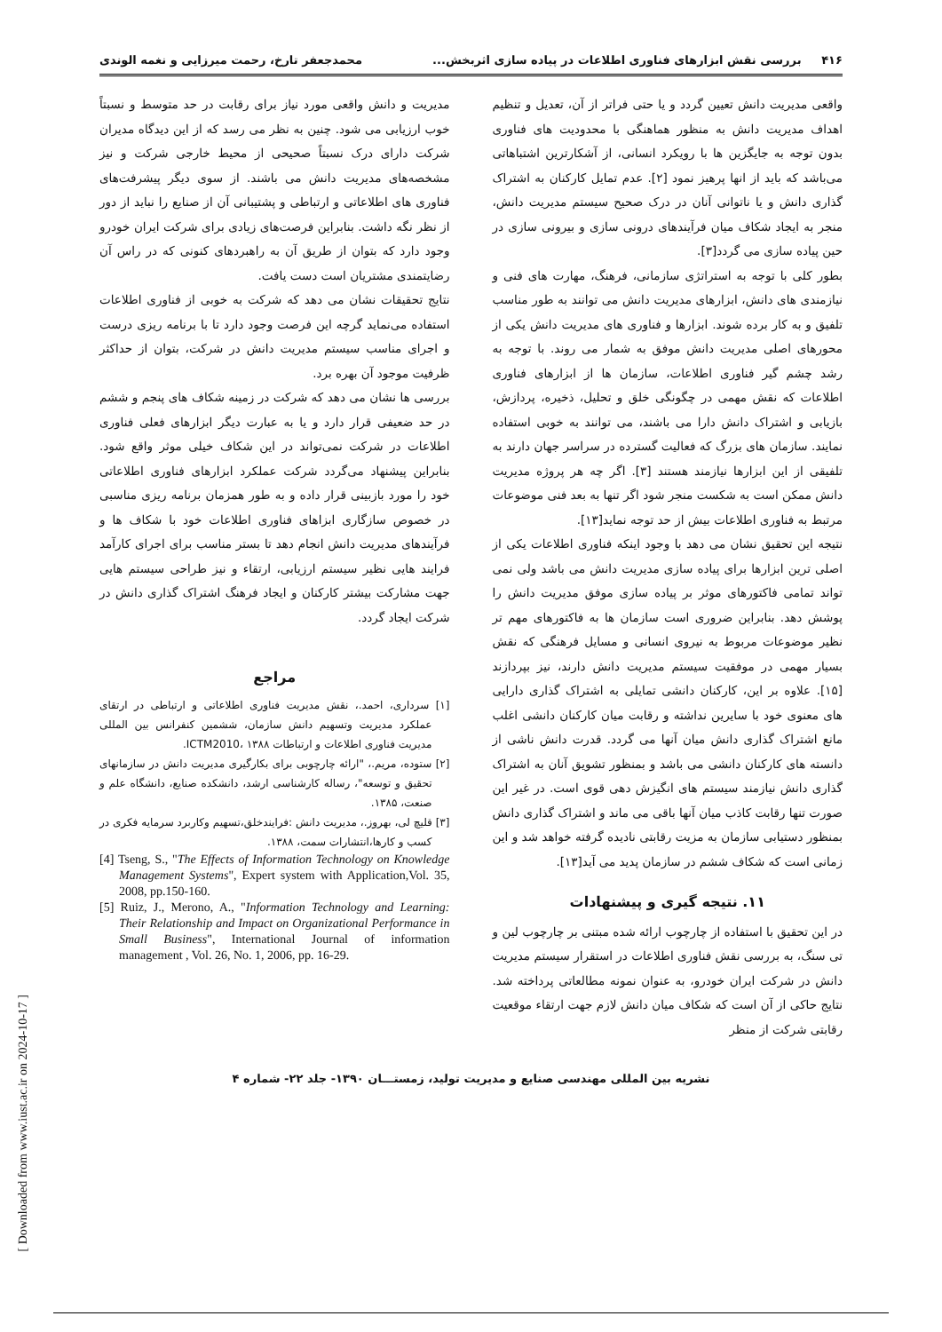۴۱۶ بررسی نقش ابزارهای فناوری اطلاعات در پیاده سازی اثربخش... محمدجعفر تارخ، رحمت میرزایی و نغمه الوندی
واقعی مدیریت دانش تعیین گردد و یا حتی فراتر از آن، تعدیل و تنظیم اهداف مدیریت دانش به منظور هماهنگی با محدودیت های فناوری بدون توجه به جایگزین ها با رویکرد انسانی، از آشکارترین اشتباهاتی می‌باشد که باید از انها پرهیز نمود [۲]. عدم تمایل کارکنان به اشتراک گذاری دانش و یا ناتوانی آنان در درک صحیح سیستم مدیریت دانش، منجر به ایجاد شکاف میان فرآیندهای درونی سازی و بیرونی سازی در حین پیاده سازی می گردد[۳].
بطور کلی با توجه به استراتژی سازمانی، فرهنگ، مهارت های فنی و نیازمندی های دانش، ابزارهای مدیریت دانش می توانند به طور مناسب تلفیق و به کار برده شوند. ابزارها و فناوری های مدیریت دانش یکی از محورهای اصلی مدیریت دانش موفق به شمار می روند. با توجه به رشد چشم گیر فناوری اطلاعات، سازمان ها از ابزارهای فناوری اطلاعات که نقش مهمی در چگونگی خلق و تحلیل، ذخیره، پردازش، بازیابی و اشتراک دانش دارا می باشند، می توانند به خوبی استفاده نمایند. سازمان های بزرگ که فعالیت گسترده در سراسر جهان دارند به تلفیقی از این ابزارها نیازمند هستند [۳]. اگر چه هر پروژه مدیریت دانش ممکن است به شکست منجر شود اگر تنها به بعد فنی موضوعات مرتبط به فناوری اطلاعات بیش از حد توجه نماید[۱۳].
نتیجه این تحقیق نشان می دهد با وجود اینکه فناوری اطلاعات یکی از اصلی ترین ابزارها برای پیاده سازی مدیریت دانش می باشد ولی نمی تواند تمامی فاکتورهای موثر بر پیاده سازی موفق مدیریت دانش را پوشش دهد. بنابراین ضروری است سازمان ها به فاکتورهای مهم تر نظیر موضوعات مربوط به نیروی انسانی و مسایل فرهنگی که نقش بسیار مهمی در موفقیت سیستم مدیریت دانش دارند، نیز بپردازند [۱۵]. علاوه بر این، کارکنان دانشی تمایلی به اشتراک گذاری دارایی های معنوی خود با سایرین نداشته و رقابت میان کارکنان دانشی اغلب مانع اشتراک گذاری دانش میان آنها می گردد. قدرت دانش ناشی از دانسته های کارکنان دانشی می باشد و بمنظور تشویق آنان به اشتراک گذاری دانش نیازمند سیستم های انگیزش دهی قوی است. در غیر این صورت تنها رقابت کاذب میان آنها باقی می ماند و اشتراک گذاری دانش بمنظور دستیابی سازمان به مزیت رقابتی نادیده گرفته خواهد شد و این زمانی است که شکاف ششم در سازمان پدید می آید[۱۳].
۱۱. نتیجه گیری و پیشنهادات
در این تحقیق با استفاده از چارچوب ارائه شده مبتنی بر چارچوب لین و تی سنگ، به بررسی نقش فناوری اطلاعات در استقرار سیستم مدیریت دانش در شرکت ایران خودرو، به عنوان نمونه مطالعاتی پرداخته شد. نتایج حاکی از آن است که شکاف میان دانش لازم جهت ارتقاء موقعیت رقابتی شرکت از منظر
مدیریت و دانش واقعی مورد نیاز برای رقابت در حد متوسط و نسبتاً خوب ارزیابی می شود. چنین به نظر می رسد که از این دیدگاه مدیران شرکت دارای درک نسبتاً صحیحی از محیط خارجی شرکت و نیز مشخصه‌های مدیریت دانش می باشند. از سوی دیگر پیشرفت‌های فناوری های اطلاعاتی و ارتباطی و پشتیبانی آن از صنایع را نباید از دور از نظر نگه داشت. بنابراین فرصت‌های زیادی برای شرکت ایران خودرو وجود دارد که بتوان از طریق آن به راهبردهای کنونی که در راس آن رضایتمندی مشتریان است دست یافت.
نتایج تحقیقات نشان می دهد که شرکت به خوبی از فناوری اطلاعات استفاده می‌نماید گرچه این فرصت وجود دارد تا با برنامه ریزی درست و اجرای مناسب سیستم مدیریت دانش در شرکت، بتوان از حداکثر ظرفیت موجود آن بهره برد.
بررسی ها نشان می دهد که شرکت در زمینه شکاف های پنجم و ششم در حد ضعیفی قرار دارد و یا به عبارت دیگر ابزارهای فعلی فناوری اطلاعات در شرکت نمی‌تواند در این شکاف خیلی موثر واقع شود. بنابراین پیشنهاد می‌گردد شرکت عملکرد ابزارهای فناوری اطلاعاتی خود را مورد بازبینی قرار داده و به طور همزمان برنامه ریزی مناسبی در خصوص سازگاری ابزاهای فناوری اطلاعات خود با شکاف ها و فرآیندهای مدیریت دانش انجام دهد تا بستر مناسب برای اجرای کارآمد فرایند هایی نظیر سیستم ارزیابی، ارتقاء و نیز طراحی سیستم هایی جهت مشارکت بیشتر کارکنان و ایجاد فرهنگ اشتراک گذاری دانش در شرکت ایجاد گردد.
مراجع
[۱] سرداری، احمد.، نقش مدیریت فناوری اطلاعاتی و ارتباطی در ارتقای عملکرد مدیریت وتسهیم دانش سازمان، ششمین کنفرانس بین المللی مدیریت فناوری اطلاعات و ارتباطات ICTM2010، ۱۳۸۸.
[۲] ستوده، مریم.، "ارائه چارچوبی برای بکارگیری مدیریت دانش در سازمانهای تحقیق و توسعه"، رساله کارشناسی ارشد، دانشکده صنایع، دانشگاه علم و صنعت، ۱۳۸۵.
[۳] قلیچ لی، بهروز.، مدیریت دانش :فرایندخلق،تسهیم وکاربرد سرمایه فکری در کسب و کارها،انتشارات سمت، ۱۳۸۸.
[4] Tseng, S., "The Effects of Information Technology on Knowledge Management Systems", Expert system with Application,Vol. 35, 2008, pp.150-160.
[5] Ruiz, J., Merono, A., "Information Technology and Learning: Their Relationship and Impact on Organizational Performance in Small Business", International Journal of information management , Vol. 26, No. 1, 2006, pp. 16-29.
نشریه بین المللی مهندسی صنایع و مدیریت تولید، زمستـــان ۱۳۹۰- جلد ۲۲- شماره ۴
[ Downloaded from www.iust.ac.ir on 2024-10-17 ]